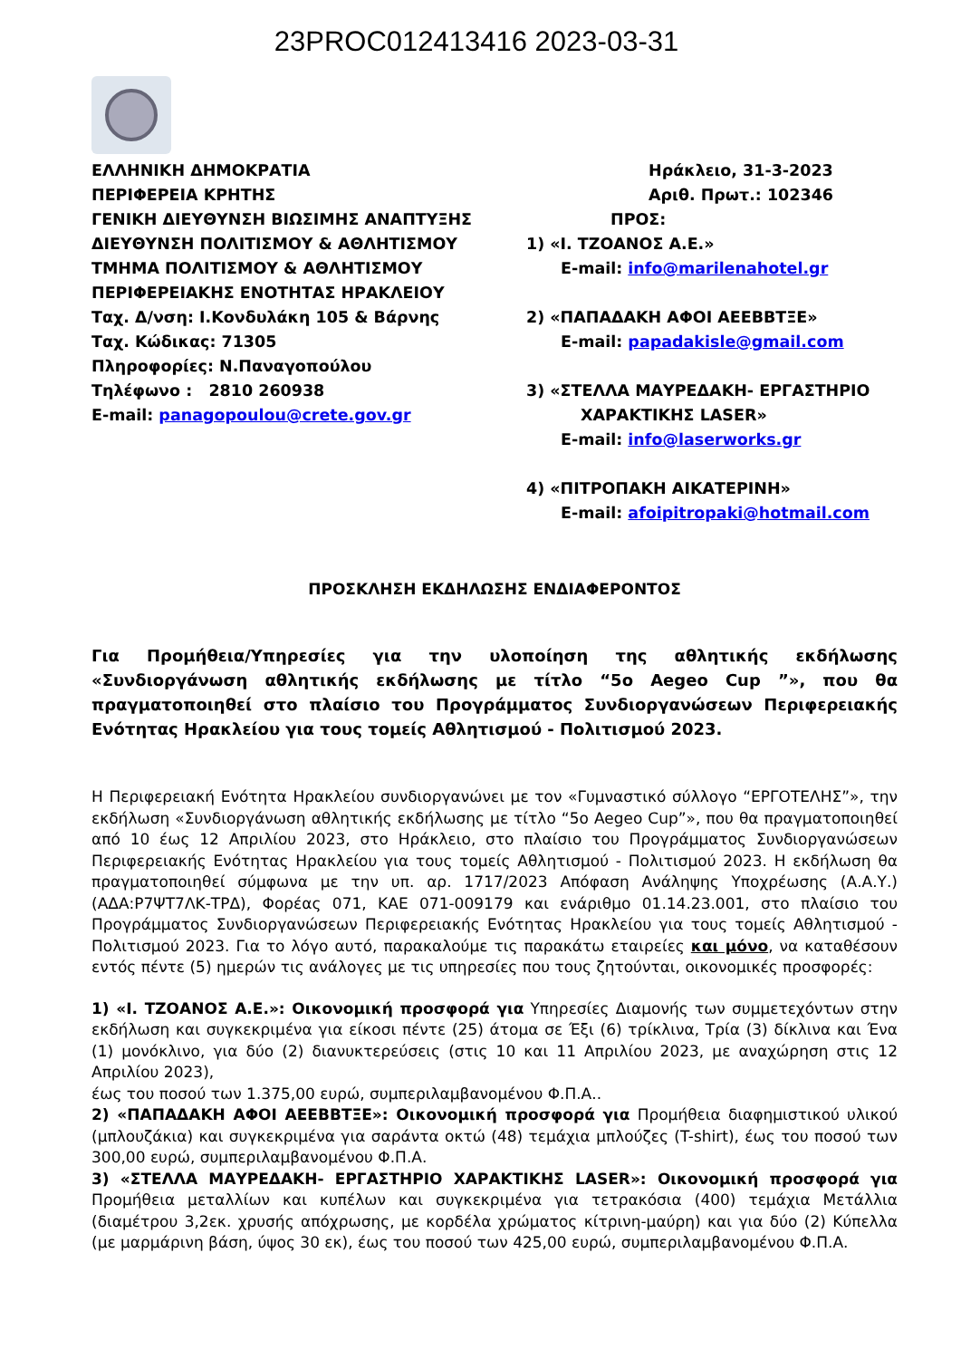23PROC012413416 2023-03-31
ΕΛΛΗΝΙΚΗ ΔΗΜΟΚΡΑΤΙΑ
ΠΕΡΙΦΕΡΕΙΑ ΚΡΗΤΗΣ
ΓΕΝΙΚΗ ΔΙΕΥΘΥΝΣΗ ΒΙΩΣΙΜΗΣ ΑΝΑΠΤΥΞΗΣ
ΔΙΕΥΘΥΝΣΗ ΠΟΛΙΤΙΣΜΟΥ & ΑΘΛΗΤΙΣΜΟΥ
ΤΜΗΜΑ ΠΟΛΙΤΙΣΜΟΥ & ΑΘΛΗΤΙΣΜΟΥ
ΠΕΡΙΦΕΡΕΙΑΚΗΣ ΕΝΟΤΗΤΑΣ ΗΡΑΚΛΕΙΟΥ
Ταχ. Δ/νση: Ι.Κονδυλάκη 105 & Βάρνης
Ταχ. Κώδικας: 71305
Πληροφορίες: Ν.Παναγοπούλου
Τηλέφωνο : 2810 260938
E-mail: panagopoulou@crete.gov.gr
Ηράκλειο, 31-3-2023
Αριθ. Πρωτ.: 102346
ΠΡΟΣ:
1) «Ι. ΤΖΟΑΝΟΣ Α.Ε.»
E-mail: info@marilenahotel.gr
2) «ΠΑΠΑΔΑΚΗ ΑΦΟΙ ΑΕΕΒΒΤΞΕ»
E-mail: papadakisle@gmail.com
3) «ΣΤΕΛΛΑ ΜΑΥΡΕΔΑΚΗ- ΕΡΓΑΣΤΗΡΙΟ
ΧΑΡΑΚΤΙΚΗΣ LASER»
E-mail: info@laserworks.gr
4) «ΠΙΤΡΟΠΑΚΗ ΑΙΚΑΤΕΡΙΝΗ»
E-mail: afoipitropaki@hotmail.com
ΠΡΟΣΚΛΗΣΗ ΕΚΔΗΛΩΣΗΣ ΕΝΔΙΑΦΕΡΟΝΤΟΣ
Για Προμήθεια/Υπηρεσίες για την υλοποίηση της αθλητικής εκδήλωσης «Συνδιοργάνωση αθλητικής εκδήλωσης με τίτλο “5ο Aegeo Cup ”», που θα πραγματοποιηθεί στο πλαίσιο του Προγράμματος Συνδιοργανώσεων Περιφερειακής Ενότητας Ηρακλείου για τους τομείς Αθλητισμού - Πολιτισμού 2023.
Η Περιφερειακή Ενότητα Ηρακλείου συνδιοργανώνει με τον «Γυμναστικό σύλλογο “ΕΡΓΟΤΕΛΗΣ”», την εκδήλωση «Συνδιοργάνωση αθλητικής εκδήλωσης με τίτλο “5ο Aegeo Cup”», που θα πραγματοποιηθεί από 10 έως 12 Απριλίου 2023, στο Ηράκλειο, στο πλαίσιο του Προγράμματος Συνδιοργανώσεων Περιφερειακής Ενότητας Ηρακλείου για τους τομείς Αθλητισμού - Πολιτισμού 2023. Η εκδήλωση θα πραγματοποιηθεί σύμφωνα με την υπ. αρ. 1717/2023 Απόφαση Ανάληψης Υποχρέωσης (Α.Α.Υ.) (ΑΔΑ:Ρ7ΨΤ7ΛΚ-ΤΡΔ), Φορέας 071, ΚΑΕ 071-009179 και ενάριθμο 01.14.23.001, στο πλαίσιο του Προγράμματος Συνδιοργανώσεων Περιφερειακής Ενότητας Ηρακλείου για τους τομείς Αθλητισμού - Πολιτισμού 2023. Για το λόγο αυτό, παρακαλούμε τις παρακάτω εταιρείες και μόνο, να καταθέσουν εντός πέντε (5) ημερών τις ανάλογες με τις υπηρεσίες που τους ζητούνται, οικονομικές προσφορές:
1) «Ι. ΤΖΟΑΝΟΣ Α.Ε.»: Οικονομική προσφορά για Υπηρεσίες Διαμονής των συμμετεχόντων στην εκδήλωση και συγκεκριμένα για είκοσι πέντε (25) άτομα σε Έξι (6) τρίκλινα, Τρία (3) δίκλινα και Ένα (1) μονόκλινο, για δύο (2) διανυκτερεύσεις (στις 10 και 11 Απριλίου 2023, με αναχώρηση στις 12 Απριλίου 2023),
έως του ποσού των 1.375,00 ευρώ, συμπεριλαμβανομένου Φ.Π.Α..
2) «ΠΑΠΑΔΑΚΗ ΑΦΟΙ ΑΕΕΒΒΤΞΕ»: Οικονομική προσφορά για Προμήθεια διαφημιστικού υλικού (μπλουζάκια) και συγκεκριμένα για σαράντα οκτώ (48) τεμάχια μπλούζες (T-shirt), έως του ποσού των 300,00 ευρώ, συμπεριλαμβανομένου Φ.Π.Α.
3) «ΣΤΕΛΛΑ ΜΑΥΡΕΔΑΚΗ- ΕΡΓΑΣΤΗΡΙΟ ΧΑΡΑΚΤΙΚΗΣ LASER»: Οικονομική προσφορά για Προμήθεια μεταλλίων και κυπέλων και συγκεκριμένα για τετρακόσια (400) τεμάχια Μετάλλια (διαμέτρου 3,2εκ. χρυσής απόχρωσης, με κορδέλα χρώματος κίτρινη-μαύρη) και για δύο (2) Κύπελλα (με μαρμάρινη βάση, ύψος 30 εκ), έως του ποσού των 425,00 ευρώ, συμπεριλαμβανομένου Φ.Π.Α.